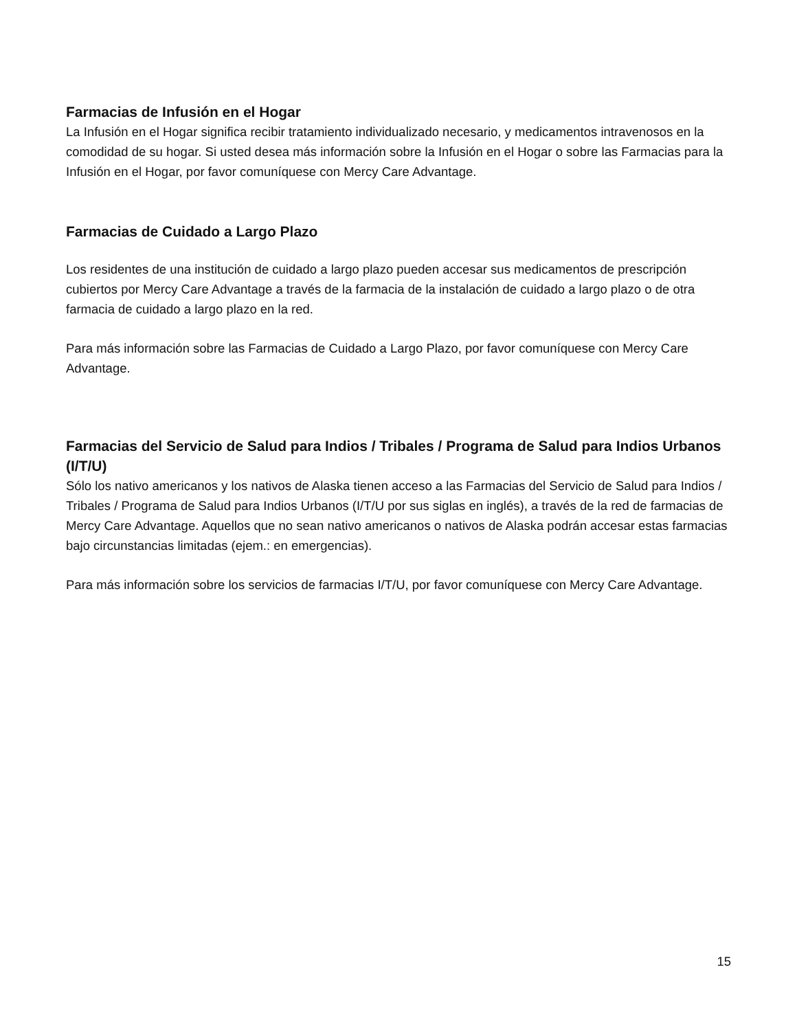Farmacias de Infusión en el Hogar
La Infusión en el Hogar significa recibir tratamiento individualizado necesario, y medicamentos intravenosos en la comodidad de su hogar. Si usted desea más información sobre la Infusión en el Hogar o sobre las Farmacias para la Infusión en el Hogar, por favor comuníquese con Mercy Care Advantage.
Farmacias de Cuidado a Largo Plazo
Los residentes de una institución de cuidado a largo plazo pueden accesar sus medicamentos de prescripción cubiertos por Mercy Care Advantage a través de la farmacia de la instalación de cuidado a largo plazo o de otra farmacia de cuidado a largo plazo en la red.
Para más información sobre las Farmacias de Cuidado a Largo Plazo, por favor comuníquese con Mercy Care Advantage.
Farmacias del Servicio de Salud para Indios / Tribales / Programa de Salud para Indios Urbanos (I/T/U)
Sólo los nativo americanos y los nativos de Alaska tienen acceso a las Farmacias del Servicio de Salud para Indios / Tribales / Programa de Salud para Indios Urbanos (I/T/U por sus siglas en inglés), a través de la red de farmacias de Mercy Care Advantage. Aquellos que no sean nativo americanos o nativos de Alaska podrán accesar estas farmacias bajo circunstancias limitadas (ejem.: en emergencias).
Para más información sobre los servicios de farmacias I/T/U, por favor comuníquese con Mercy Care Advantage.
15